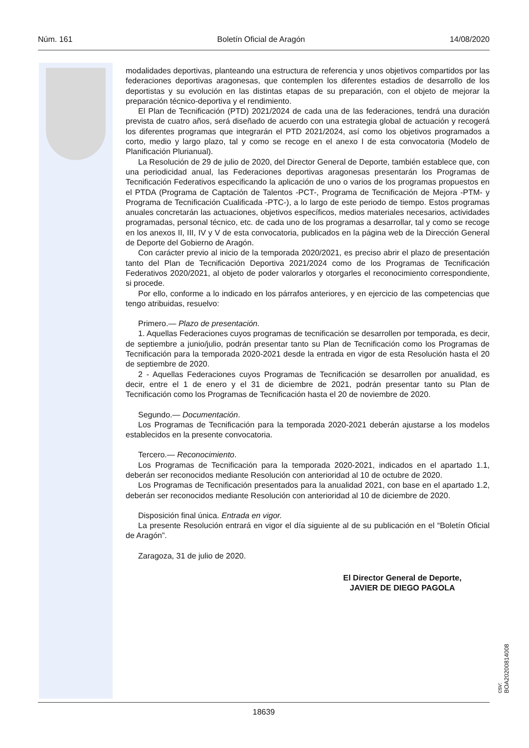Núm. 161 Boletín Oficial de Aragón 14/08/2020
modalidades deportivas, planteando una estructura de referencia y unos objetivos compartidos por las federaciones deportivas aragonesas, que contemplen los diferentes estadios de desarrollo de los deportistas y su evolución en las distintas etapas de su preparación, con el objeto de mejorar la preparación técnico-deportiva y el rendimiento.
El Plan de Tecnificación (PTD) 2021/2024 de cada una de las federaciones, tendrá una duración prevista de cuatro años, será diseñado de acuerdo con una estrategia global de actuación y recogerá los diferentes programas que integrarán el PTD 2021/2024, así como los objetivos programados a corto, medio y largo plazo, tal y como se recoge en el anexo I de esta convocatoria (Modelo de Planificación Plurianual).
La Resolución de 29 de julio de 2020, del Director General de Deporte, también establece que, con una periodicidad anual, las Federaciones deportivas aragonesas presentarán los Programas de Tecnificación Federativos especificando la aplicación de uno o varios de los programas propuestos en el PTDA (Programa de Captación de Talentos -PCT-, Programa de Tecnificación de Mejora -PTM- y Programa de Tecnificación Cualificada -PTC-), a lo largo de este periodo de tiempo. Estos programas anuales concretarán las actuaciones, objetivos específicos, medios materiales necesarios, actividades programadas, personal técnico, etc. de cada uno de los programas a desarrollar, tal y como se recoge en los anexos II, III, IV y V de esta convocatoria, publicados en la página web de la Dirección General de Deporte del Gobierno de Aragón.
Con carácter previo al inicio de la temporada 2020/2021, es preciso abrir el plazo de presentación tanto del Plan de Tecnificación Deportiva 2021/2024 como de los Programas de Tecnificación Federativos 2020/2021, al objeto de poder valorarlos y otorgarles el reconocimiento correspondiente, si procede.
Por ello, conforme a lo indicado en los párrafos anteriores, y en ejercicio de las competencias que tengo atribuidas, resuelvo:
Primero.— Plazo de presentación.
1. Aquellas Federaciones cuyos programas de tecnificación se desarrollen por temporada, es decir, de septiembre a junio/julio, podrán presentar tanto su Plan de Tecnificación como los Programas de Tecnificación para la temporada 2020-2021 desde la entrada en vigor de esta Resolución hasta el 20 de septiembre de 2020.
2 - Aquellas Federaciones cuyos Programas de Tecnificación se desarrollen por anualidad, es decir, entre el 1 de enero y el 31 de diciembre de 2021, podrán presentar tanto su Plan de Tecnificación como los Programas de Tecnificación hasta el 20 de noviembre de 2020.
Segundo.— Documentación.
Los Programas de Tecnificación para la temporada 2020-2021 deberán ajustarse a los modelos establecidos en la presente convocatoria.
Tercero.— Reconocimiento.
Los Programas de Tecnificación para la temporada 2020-2021, indicados en el apartado 1.1, deberán ser reconocidos mediante Resolución con anterioridad al 10 de octubre de 2020.
Los Programas de Tecnificación presentados para la anualidad 2021, con base en el apartado 1.2, deberán ser reconocidos mediante Resolución con anterioridad al 10 de diciembre de 2020.
Disposición final única. Entrada en vigor.
La presente Resolución entrará en vigor el día siguiente al de su publicación en el “Boletín Oficial de Aragón”.
Zaragoza, 31 de julio de 2020.
El Director General de Deporte,
JAVIER DE DIEGO PAGOLA
csv: BOA20200814008
18639